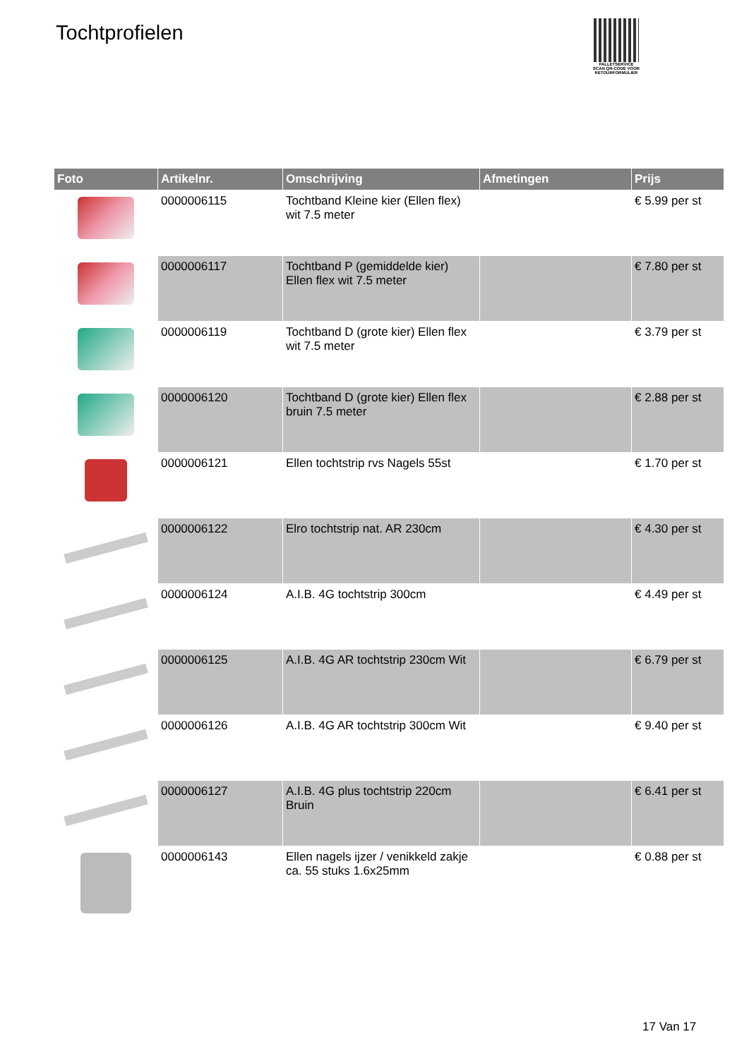Tochtprofielen
PALLETSERVICE
SCAN QR-CODE VOOR
RETOURFORMULIER
| Foto | Artikelnr. | Omschrijving | Afmetingen | Prijs |
| --- | --- | --- | --- | --- |
| | 0000006115 | Tochtband Kleine kier (Ellen flex) wit 7.5 meter | | € 5.99 per st |
| | 0000006117 | Tochtband P (gemiddelde kier) Ellen flex wit 7.5 meter | | € 7.80 per st |
| | 0000006119 | Tochtband D (grote kier) Ellen flex wit 7.5 meter | | € 3.79 per st |
| | 0000006120 | Tochtband D (grote kier) Ellen flex bruin 7.5 meter | | € 2.88 per st |
| | 0000006121 | Ellen tochtstrip rvs Nagels 55st | | € 1.70 per st |
| | 0000006122 | Elro tochtstrip nat. AR 230cm | | € 4.30 per st |
| | 0000006124 | A.I.B. 4G tochtstrip 300cm | | € 4.49 per st |
| | 0000006125 | A.I.B. 4G AR tochtstrip 230cm Wit | | € 6.79 per st |
| | 0000006126 | A.I.B. 4G AR tochtstrip 300cm Wit | | € 9.40 per st |
| | 0000006127 | A.I.B. 4G plus tochtstrip 220cm Bruin | | € 6.41 per st |
| | 0000006143 | Ellen nagels ijzer / venikkeld zakje ca. 55 stuks 1.6x25mm | | € 0.88 per st |
17 Van 17